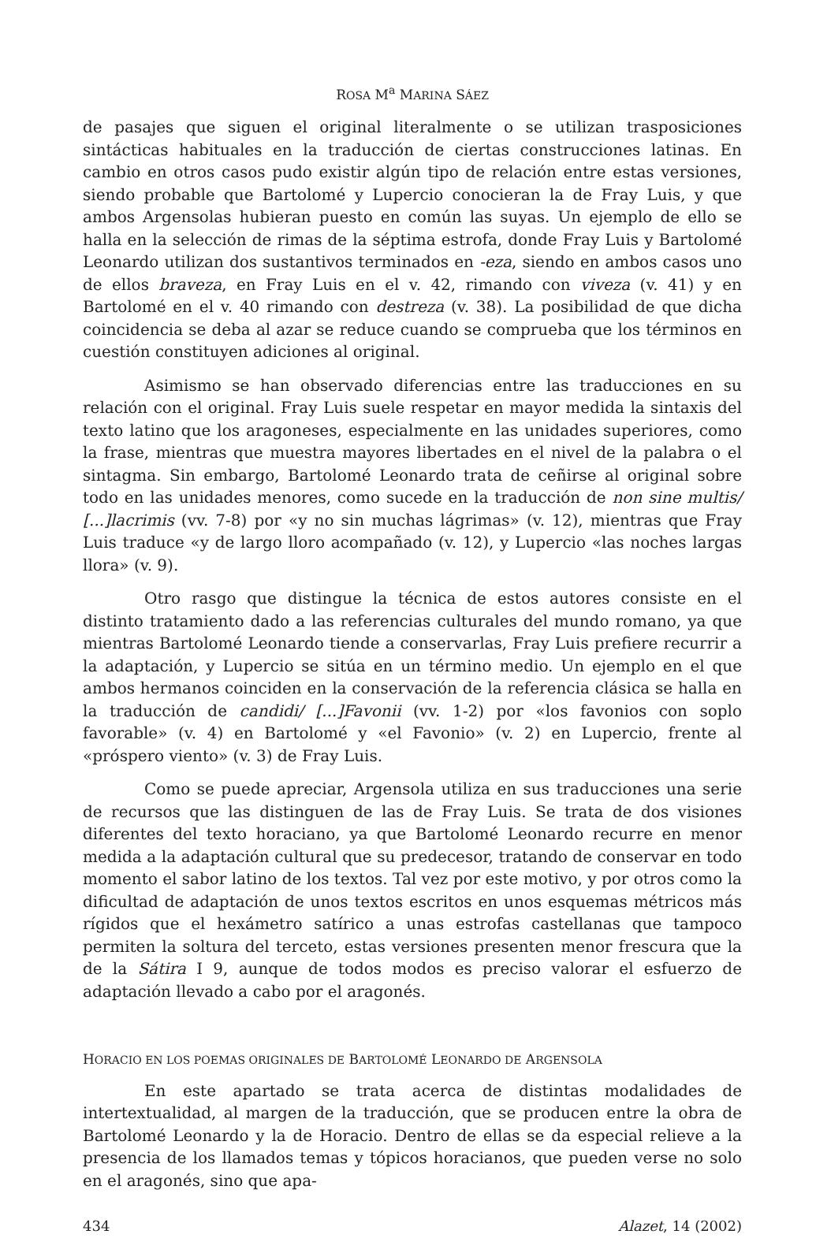ROSA M<sup>a</sup> MARINA SÁEZ
de pasajes que siguen el original literalmente o se utilizan trasposiciones sintácticas habituales en la traducción de ciertas construcciones latinas. En cambio en otros casos pudo existir algún tipo de relación entre estas versiones, siendo probable que Bartolomé y Lupercio conocieran la de Fray Luis, y que ambos Argensolas hubieran puesto en común las suyas. Un ejemplo de ello se halla en la selección de rimas de la séptima estrofa, donde Fray Luis y Bartolomé Leonardo utilizan dos sustantivos terminados en -eza, siendo en ambos casos uno de ellos braveza, en Fray Luis en el v. 42, rimando con viveza (v. 41) y en Bartolomé en el v. 40 rimando con destreza (v. 38). La posibilidad de que dicha coincidencia se deba al azar se reduce cuando se comprueba que los términos en cuestión constituyen adiciones al original.
Asimismo se han observado diferencias entre las traducciones en su relación con el original. Fray Luis suele respetar en mayor medida la sintaxis del texto latino que los aragoneses, especialmente en las unidades superiores, como la frase, mientras que muestra mayores libertades en el nivel de la palabra o el sintagma. Sin embargo, Bartolomé Leonardo trata de ceñirse al original sobre todo en las unidades menores, como sucede en la traducción de non sine multis/ [...]lacrimis (vv. 7-8) por «y no sin muchas lágrimas» (v. 12), mientras que Fray Luis traduce «y de largo lloro acompañado (v. 12), y Lupercio «las noches largas llora» (v. 9).
Otro rasgo que distingue la técnica de estos autores consiste en el distinto tratamiento dado a las referencias culturales del mundo romano, ya que mientras Bartolomé Leonardo tiende a conservarlas, Fray Luis prefiere recurrir a la adaptación, y Lupercio se sitúa en un término medio. Un ejemplo en el que ambos hermanos coinciden en la conservación de la referencia clásica se halla en la traducción de candidi/ [...]Favonii (vv. 1-2) por «los favonios con soplo favorable» (v. 4) en Bartolomé y «el Favonio» (v. 2) en Lupercio, frente al «próspero viento» (v. 3) de Fray Luis.
Como se puede apreciar, Argensola utiliza en sus traducciones una serie de recursos que las distinguen de las de Fray Luis. Se trata de dos visiones diferentes del texto horaciano, ya que Bartolomé Leonardo recurre en menor medida a la adaptación cultural que su predecesor, tratando de conservar en todo momento el sabor latino de los textos. Tal vez por este motivo, y por otros como la dificultad de adaptación de unos textos escritos en unos esquemas métricos más rígidos que el hexámetro satírico a unas estrofas castellanas que tampoco permiten la soltura del terceto, estas versiones presenten menor frescura que la de la Sátira I 9, aunque de todos modos es preciso valorar el esfuerzo de adaptación llevado a cabo por el aragonés.
HORACIO EN LOS POEMAS ORIGINALES DE BARTOLOMÉ LEONARDO DE ARGENSOLA
En este apartado se trata acerca de distintas modalidades de intertextualidad, al margen de la traducción, que se producen entre la obra de Bartolomé Leonardo y la de Horacio. Dentro de ellas se da especial relieve a la presencia de los llamados temas y tópicos horacianos, que pueden verse no solo en el aragonés, sino que apa-
434 Alazet, 14 (2002)